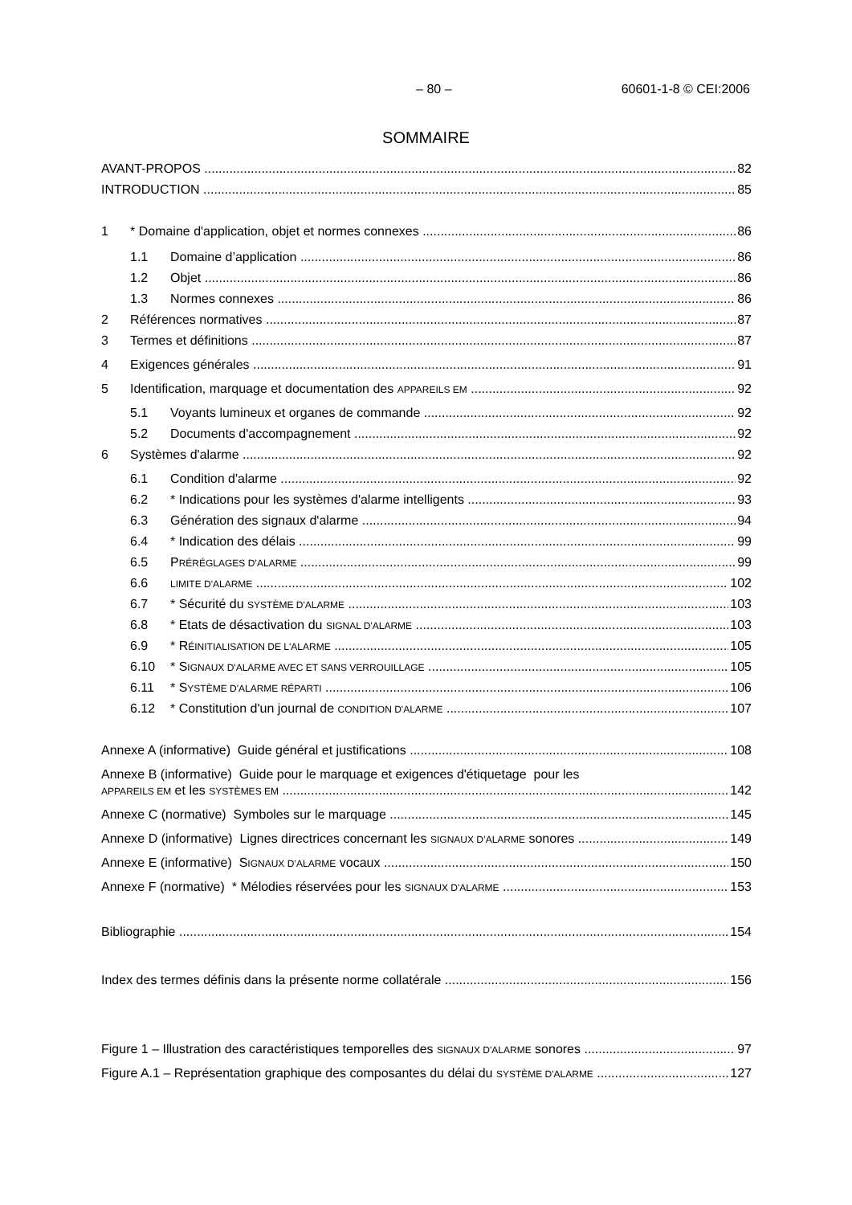– 80 – 60601-1-8 © CEI:2006
SOMMAIRE
AVANT-PROPOS 82
INTRODUCTION 85
1 * Domaine d'application, objet et normes connexes 86
1.1 Domaine d’application 86
1.2 Objet 86
1.3 Normes connexes 86
2 Références normatives 87
3 Termes et définitions 87
4 Exigences générales 91
5 Identification, marquage et documentation des APPAREILS EM 92
5.1 Voyants lumineux et organes de commande 92
5.2 Documents d'accompagnement 92
6 Systèmes d'alarme 92
6.1 Condition d'alarme 92
6.2 * Indications pour les systèmes d'alarme intelligents 93
6.3 Génération des signaux d'alarme 94
6.4 * Indication des délais 99
6.5 PRÉRÉGLAGES D’ALARME 99
6.6 LIMITE D'ALARME 102
6.7 * Sécurité du SYSTÈME D'ALARME 103
6.8 * Etats de désactivation du SIGNAL D'ALARME 103
6.9 * RÉINITIALISATION DE L'ALARME 105
6.10 * SIGNAUX D'ALARME AVEC ET SANS VERROUILLAGE 105
6.11 * SYSTÈME D'ALARME RÉPARTI 106
6.12 * Constitution d'un journal de CONDITION D'ALARME 107
Annexe A (informative) Guide général et justifications 108
Annexe B (informative) Guide pour le marquage et exigences d'étiquetage pour les
APPAREILS EM et les SYSTÈMES EM 142
Annexe C (normative) Symboles sur le marquage 145
Annexe D (informative) Lignes directrices concernant les SIGNAUX D’ALARME sonores 149
Annexe E (informative) SIGNAUX D’ALARME vocaux 150
Annexe F (normative) * Mélodies réservées pour les SIGNAUX D'ALARME 153
Bibliographie 154
Index des termes définis dans la présente norme collatérale 156
Figure 1 – Illustration des caractéristiques temporelles des SIGNAUX D'ALARME sonores 97
Figure A.1 – Représentation graphique des composantes du délai du SYSTÈME D'ALARME 127